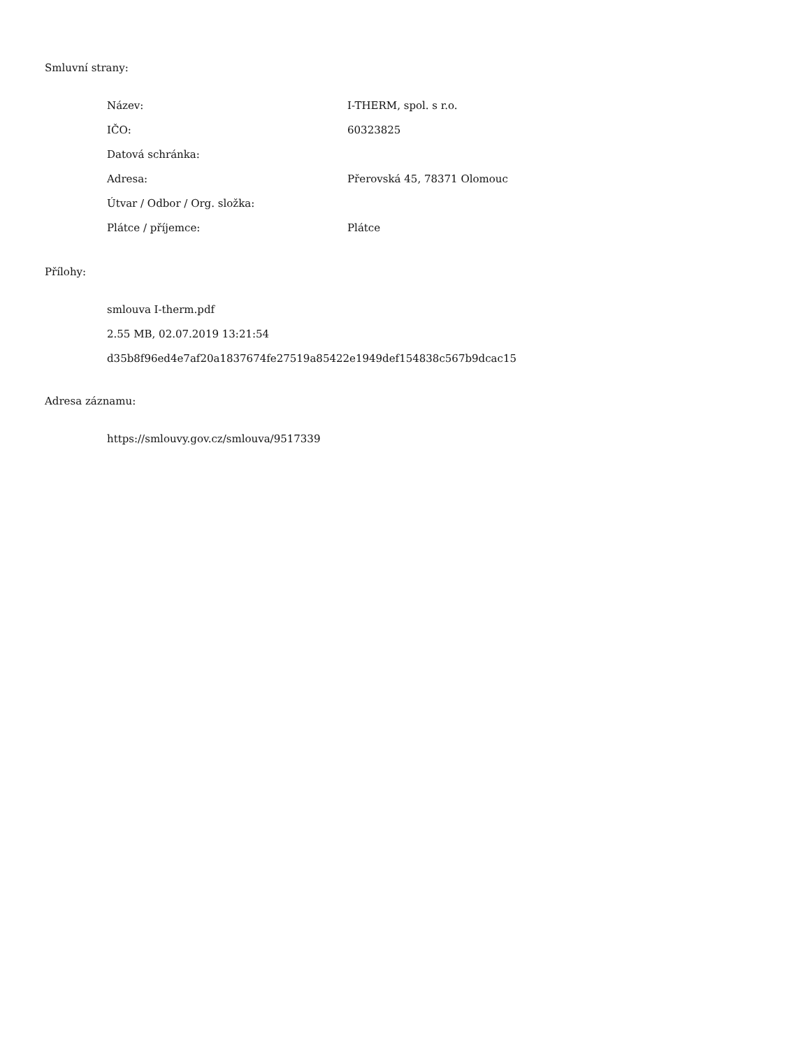Smluvní strany:
| Název: | I-THERM, spol. s r.o. |
| IČO: | 60323825 |
| Datová schránka: | |
| Adresa: | Přerovská 45, 78371 Olomouc |
| Útvar / Odbor / Org. složka: | |
| Plátce / příjemce: | Plátce |
Přílohy:
smlouva I-therm.pdf
2.55 MB, 02.07.2019 13:21:54
d35b8f96ed4e7af20a1837674fe27519a85422e1949def154838c567b9dcac15
Adresa záznamu:
https://smlouvy.gov.cz/smlouva/9517339